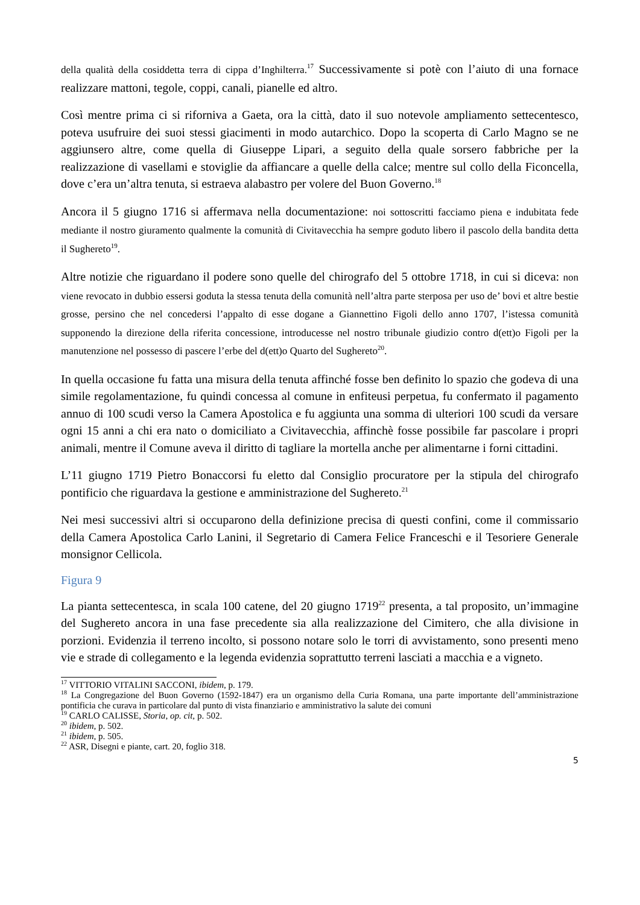della qualità della cosiddetta terra di cippa d’Inghilterra.<sup>17</sup> Successivamente si potè con l’aiuto di una fornace realizzare mattoni, tegole, coppi, canali, pianelle ed altro.
Così mentre prima ci si riforniva a Gaeta, ora la città, dato il suo notevole ampliamento settecentesco, poteva usufruire dei suoi stessi giacimenti in modo autarchico. Dopo la scoperta di Carlo Magno se ne aggiunsero altre, come quella di Giuseppe Lipari, a seguito della quale sorsero fabbriche per la realizzazione di vasellami e stoviglie da affiancare a quelle della calce; mentre sul collo della Ficoncella, dove c’era un’altra tenuta, si estraeva alabastro per volere del Buon Governo.<sup>18</sup>
Ancora il 5 giugno 1716 si affermava nella documentazione: noi sottoscritti facciamo piena e indubitata fede mediante il nostro giuramento qualmente la comunità di Civitavecchia ha sempre goduto libero il pascolo della bandita detta il Sughereto<sup>19</sup>.
Altre notizie che riguardano il podere sono quelle del chirografo del 5 ottobre 1718, in cui si diceva: non viene revocato in dubbio essersi goduta la stessa tenuta della comunità nell’altra parte sterposa per uso de’ bovi et altre bestie grosse, persino che nel concedersi l’appalto di esse dogane a Giannettino Figoli dello anno 1707, l’istessa comunità supponendo la direzione della riferita concessione, introducesse nel nostro tribunale giudizio contro d(ett)o Figoli per la manutenzione nel possesso di pascere l’erbe del d(ett)o Quarto del Sughereto<sup>20</sup>.
In quella occasione fu fatta una misura della tenuta affinché fosse ben definito lo spazio che godeva di una simile regolamentazione, fu quindi concessa al comune in enfiteusi perpetua, fu confermato il pagamento annuo di 100 scudi verso la Camera Apostolica e fu aggiunta una somma di ulteriori 100 scudi da versare ogni 15 anni a chi era nato o domiciliato a Civitavecchia, affinchè fosse possibile far pascolare i propri animali, mentre il Comune aveva il diritto di tagliare la mortella anche per alimentarne i forni cittadini.
L’11 giugno 1719 Pietro Bonaccorsi fu eletto dal Consiglio procuratore per la stipula del chirografo pontificio che riguardava la gestione e amministrazione del Sughereto.<sup>21</sup>
Nei mesi successivi altri si occuparono della definizione precisa di questi confini, come il commissario della Camera Apostolica Carlo Lanini, il Segretario di Camera Felice Franceschi e il Tesoriere Generale monsignor Cellicola.
Figura 9
La pianta settecentesca, in scala 100 catene, del 20 giugno 1719<sup>22</sup> presenta, a tal proposito, un’immagine del Sughereto ancora in una fase precedente sia alla realizzazione del Cimitero, che alla divisione in porzioni. Evidenzia il terreno incolto, si possono notare solo le torri di avvistamento, sono presenti meno vie e strade di collegamento e la legenda evidenzia soprattutto terreni lasciati a macchia e a vigneto.
<sup>17</sup> VITTORIO VITALINI SACCONI, ibidem, p. 179.
<sup>18</sup> La Congregazione del Buon Governo (1592-1847) era un organismo della Curia Romana, una parte importante dell’amministrazione pontificia che curava in particolare dal punto di vista finanziario e amministrativo la salute dei comuni
<sup>19</sup> CARLO CALISSE, Storia, op. cit, p. 502.
<sup>20</sup> ibidem, p. 502.
<sup>21</sup> ibidem, p. 505.
<sup>22</sup> ASR, Disegni e piante, cart. 20, foglio 318.
5